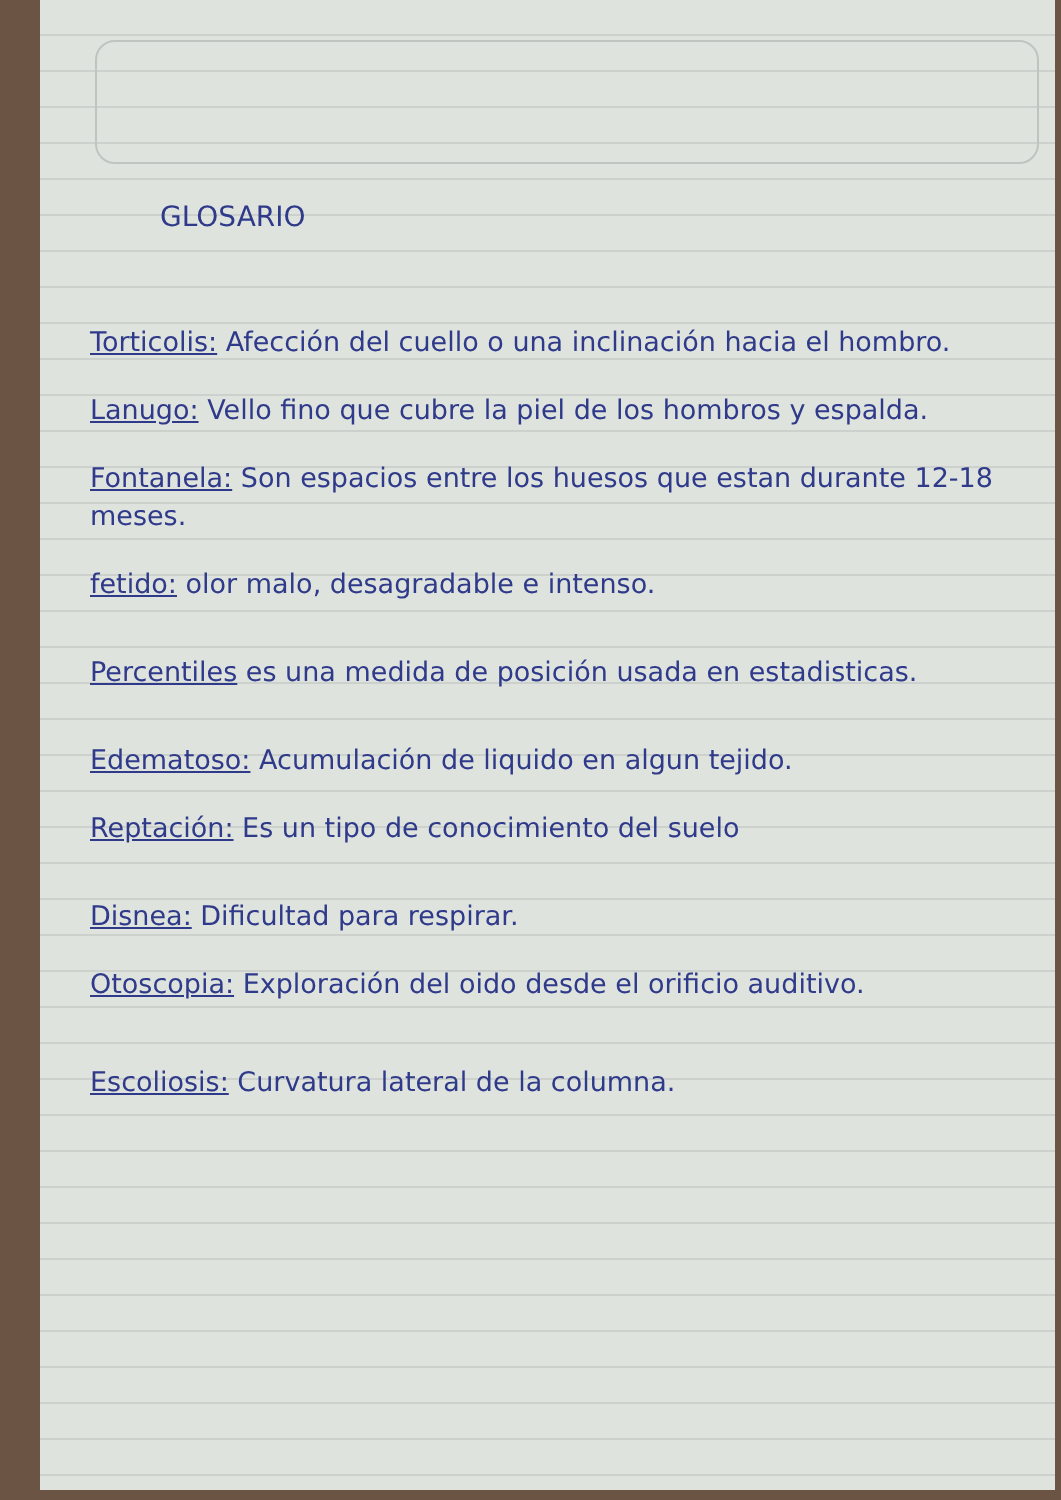GLOSARIO
Torticolis: Afección del cuello o una inclinación hacia el hombro.
Lanugo: Vello fino que cubre la piel de los hombros y espalda.
Fontanela: Son espacios entre los huesos que estan durante 12-18 meses.
fetido: olor malo, desagradable e intenso.
Percentiles es una medida de posición usada en estadisticas.
Edematoso: Acumulación de liquido en algun tejido.
Reptación: Es un tipo de conocimiento del suelo
Disnea: Dificultad para respirar.
Otoscopia: Exploración del oido desde el orificio auditivo.
Escoliosis: Curvatura lateral de la columna.